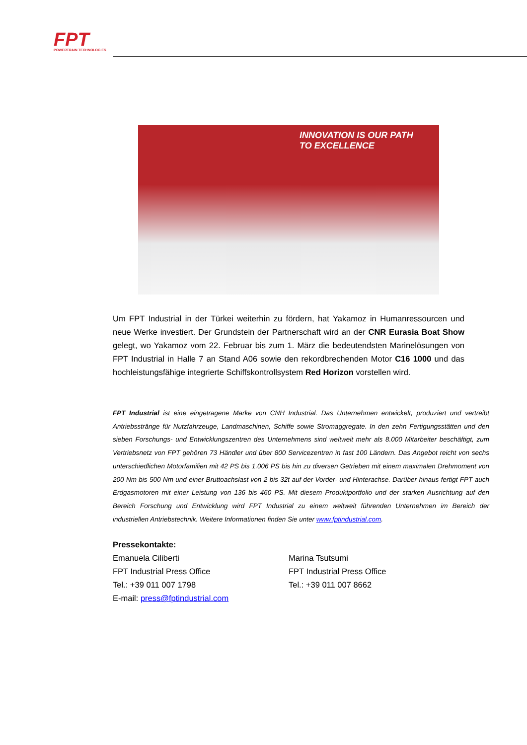FPT
POWERTRAIN TECHNOLOGIES
INNOVATION IS OUR PATH
TO EXCELLENCE
Um FPT Industrial in der Türkei weiterhin zu fördern, hat Yakamoz in Humanressourcen und neue Werke investiert. Der Grundstein der Partnerschaft wird an der CNR Eurasia Boat Show gelegt, wo Yakamoz vom 22. Februar bis zum 1. März die bedeutendsten Marinelösungen von FPT Industrial in Halle 7 an Stand A06 sowie den rekordbrechenden Motor C16 1000 und das hochleistungsfähige integrierte Schiffskontrollsystem Red Horizon vorstellen wird.
FPT Industrial ist eine eingetragene Marke von CNH Industrial. Das Unternehmen entwickelt, produziert und vertreibt Antriebsstränge für Nutzfahrzeuge, Landmaschinen, Schiffe sowie Stromaggregate. In den zehn Fertigungsstätten und den sieben Forschungs- und Entwicklungszentren des Unternehmens sind weltweit mehr als 8.000 Mitarbeiter beschäftigt, zum Vertriebsnetz von FPT gehören 73 Händler und über 800 Servicezentren in fast 100 Ländern. Das Angebot reicht von sechs unterschiedlichen Motorfamilien mit 42 PS bis 1.006 PS bis hin zu diversen Getrieben mit einem maximalen Drehmoment von 200 Nm bis 500 Nm und einer Bruttoachslast von 2 bis 32t auf der Vorder- und Hinterachse. Darüber hinaus fertigt FPT auch Erdgasmotoren mit einer Leistung von 136 bis 460 PS. Mit diesem Produktportfolio und der starken Ausrichtung auf den Bereich Forschung und Entwicklung wird FPT Industrial zu einem weltweit führenden Unternehmen im Bereich der industriellen Antriebstechnik. Weitere Informationen finden Sie unter www.fptindustrial.com.
Pressekontakte:
Emanuela Ciliberti
FPT Industrial Press Office
Tel.: +39 011 007 1798
E-mail: press@fptindustrial.com
Marina Tsutsumi
FPT Industrial Press Office
Tel.: +39 011 007 8662